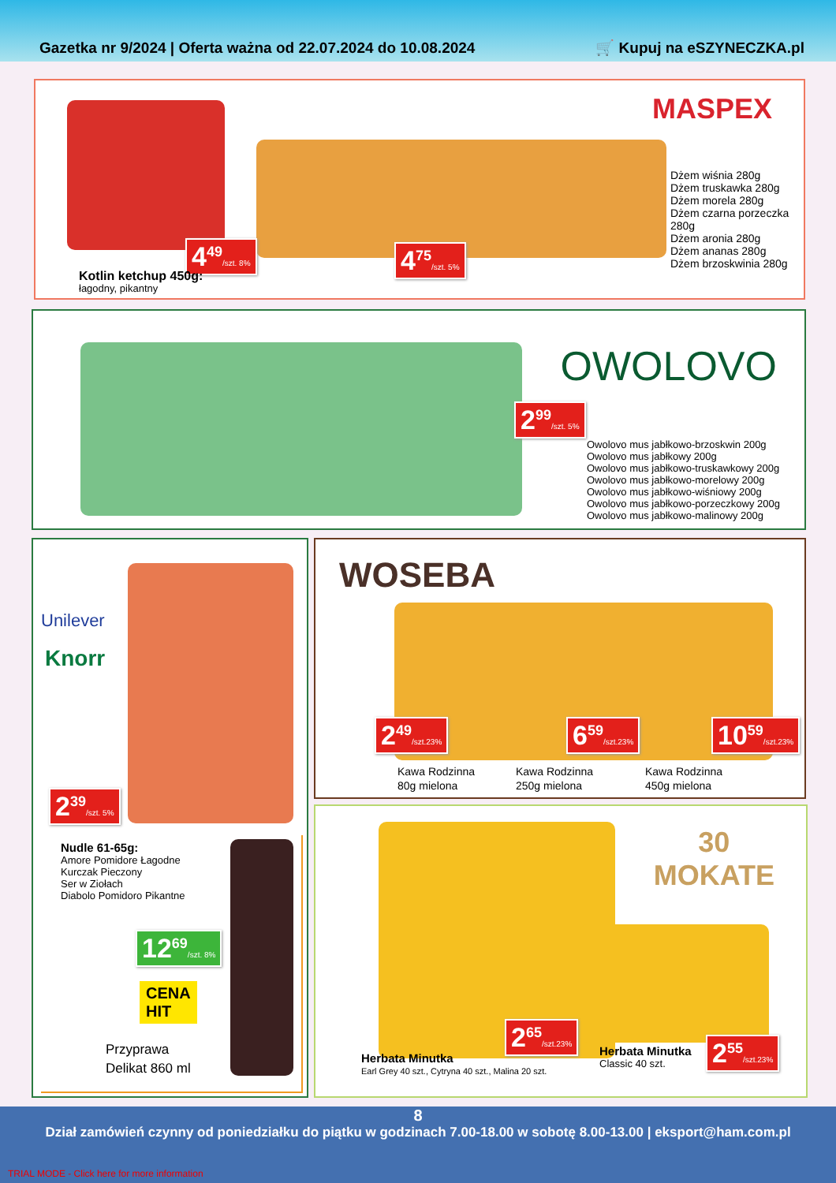Gazetka nr 9/2024 | Oferta ważna od 22.07.2024 do 10.08.2024 🛒 Kupuj na eSZYNECZKA.pl
MASPEX
4<sup>49</sup>/szt. 8% 4<sup>75</sup>/szt. 5%
Kotlin ketchup 450g:
łagodny, pikantny
Dżem wiśnia 280g
Dżem truskawka 280g
Dżem morela 280g
Dżem czarna porzeczka 280g
Dżem aronia 280g
Dżem ananas 280g
Dżem brzoskwinia 280g
OWOLOVO
2<sup>99</sup>/szt. 5%
Owolovo mus jabłkowo-brzoskwin 200g
Owolovo mus jabłkowy 200g
Owolovo mus jabłkowo-truskawkowy 200g
Owolovo mus jabłkowo-morelowy 200g
Owolovo mus jabłkowo-wiśniowy 200g
Owolovo mus jabłkowo-porzeczkowy 200g
Owolovo mus jabłkowo-malinowy 200g
Unilever
Knorr
2<sup>39</sup>/szt. 5%
Nudle 61-65g:
Amore Pomidore Łagodne
Kurczak Pieczony
Ser w Ziołach
Diabolo Pomidoro Pikantne
12<sup>69</sup>/szt. 8%
CENA
HIT
Przyprawa
Delikat 860 ml
WOSEBA
2<sup>49</sup>/szt.23% 6<sup>59</sup>/szt.23% 10<sup>59</sup>/szt.23%
Kawa Rodzinna
80g mielona
Kawa Rodzinna
250g mielona
Kawa Rodzinna
450g mielona
30
MOKATE
2<sup>65</sup>/szt.23%
2<sup>55</sup>/szt.23%
Herbata Minutka
Earl Grey 40 szt., Cytryna 40 szt., Malina 20 szt.
Herbata Minutka
Classic 40 szt.
8
Dział zamówień czynny od poniedziałku do piątku w godzinach 7.00-18.00 w sobotę 8.00-13.00 | eksport@ham.com.pl
TRIAL MODE - Click here for more information